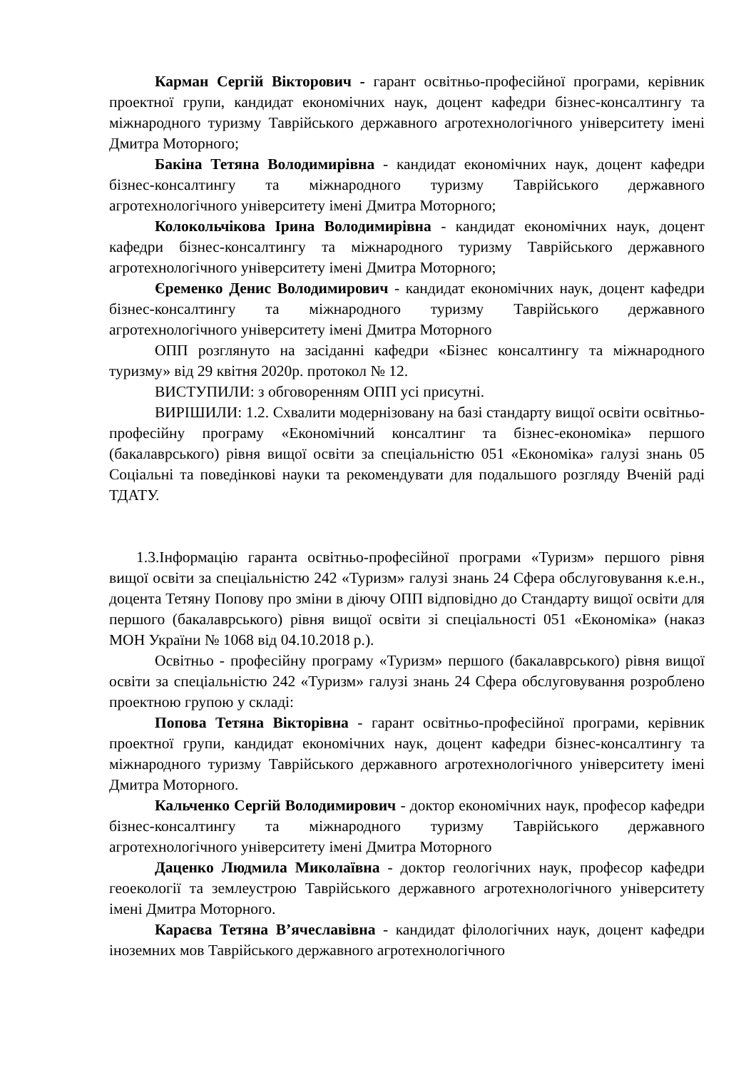Карман Сергій Вікторович - гарант освітньо-професійної програми, керівник проектної групи, кандидат економічних наук, доцент кафедри бізнес-консалтингу та міжнародного туризму Таврійського державного агротехнологічного університету імені Дмитра Моторного;
Бакіна Тетяна Володимирівна - кандидат економічних наук, доцент кафедри бізнес-консалтингу та міжнародного туризму Таврійського державного агротехнологічного університету імені Дмитра Моторного;
Колокольчікова Ірина Володимирівна - кандидат економічних наук, доцент кафедри бізнес-консалтингу та міжнародного туризму Таврійського державного агротехнологічного університету імені Дмитра Моторного;
Єременко Денис Володимирович - кандидат економічних наук, доцент кафедри бізнес-консалтингу та міжнародного туризму Таврійського державного агротехнологічного університету імені Дмитра Моторного
ОПП розглянуто на засіданні кафедри «Бізнес консалтингу та міжнародного туризму» від 29 квітня 2020р. протокол № 12.
ВИСТУПИЛИ: з обговоренням ОПП усі присутні.
ВИРІШИЛИ: 1.2. Схвалити модернізовану на базі стандарту вищої освіти освітньо-професійну програму «Економічний консалтинг та бізнес-економіка» першого (бакалаврського) рівня вищої освіти за спеціальністю 051 «Економіка» галузі знань 05 Соціальні та поведінкові науки та рекомендувати для подальшого розгляду Вченій раді ТДАТУ.
1.3.Інформацію гаранта освітньо-професійної програми «Туризм» першого рівня вищої освіти за спеціальністю 242 «Туризм» галузі знань 24 Сфера обслуговування к.е.н., доцента Тетяну Попову про зміни в діючу ОПП відповідно до Стандарту вищої освіти для першого (бакалаврського) рівня вищої освіти зі спеціальності 051 «Економіка» (наказ МОН України № 1068 від 04.10.2018 р.).
Освітньо - професійну програму «Туризм» першого (бакалаврського) рівня вищої освіти за спеціальністю 242 «Туризм» галузі знань 24 Сфера обслуговування розроблено проектною групою у складі:
Попова Тетяна Вікторівна - гарант освітньо-професійної програми, керівник проектної групи, кандидат економічних наук, доцент кафедри бізнес-консалтингу та міжнародного туризму Таврійського державного агротехнологічного університету імені Дмитра Моторного.
Кальченко Сергій Володимирович - доктор економічних наук, професор кафедри бізнес-консалтингу та міжнародного туризму Таврійського державного агротехнологічного університету імені Дмитра Моторного
Даценко Людмила Миколаївна - доктор геологічних наук, професор кафедри геоекології та землеустрою Таврійського державного агротехнологічного університету імені Дмитра Моторного.
Караєва Тетяна В’ячеславівна - кандидат філологічних наук, доцент кафедри іноземних мов Таврійського державного агротехнологічного